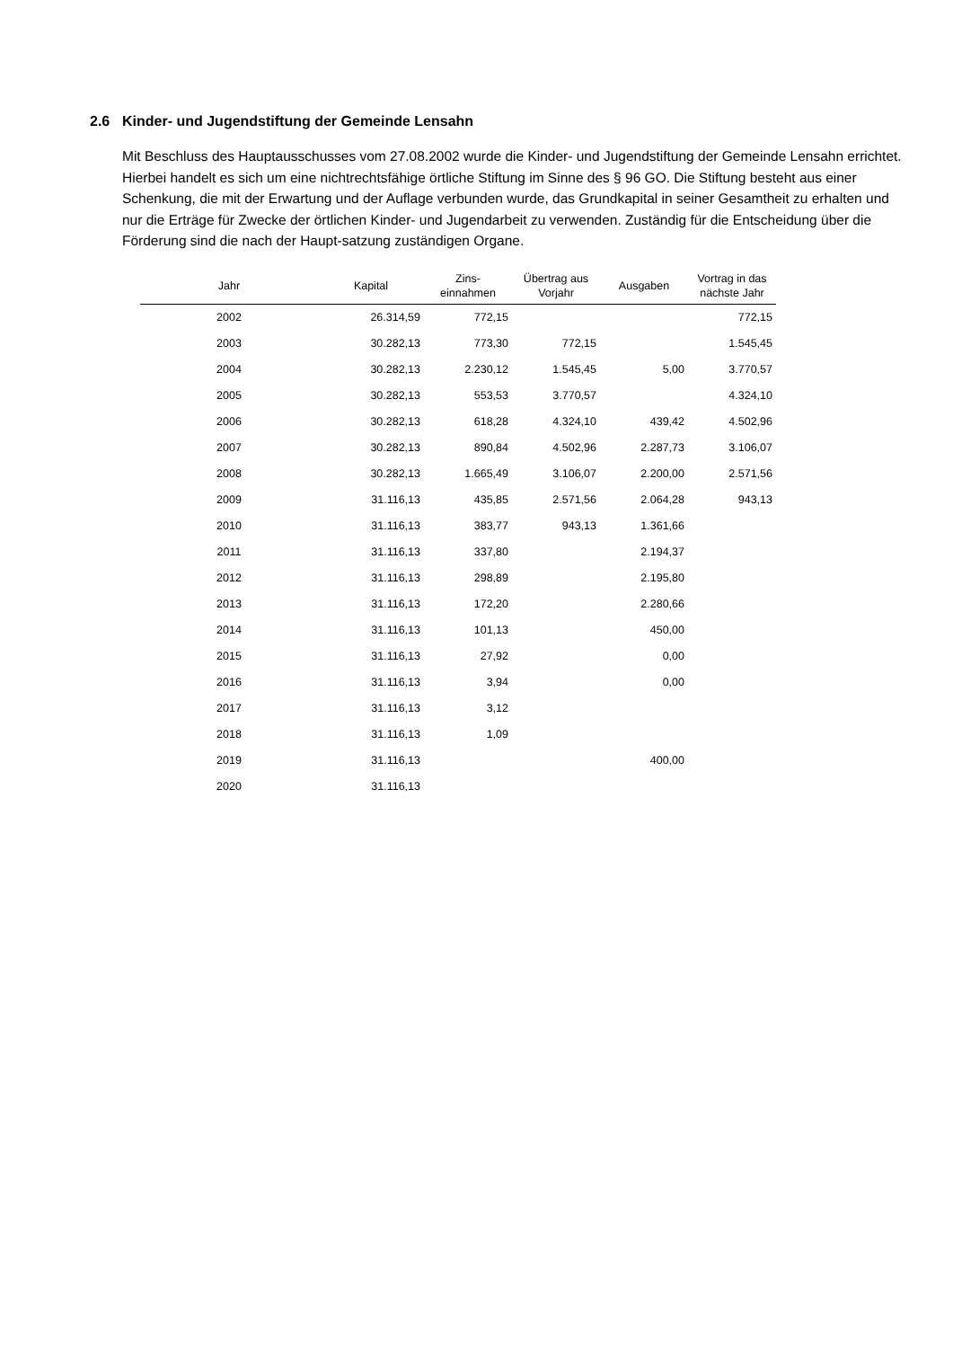2.6 Kinder- und Jugendstiftung der Gemeinde Lensahn
Mit Beschluss des Hauptausschusses vom 27.08.2002 wurde die Kinder- und Jugendstiftung der Gemeinde Lensahn errichtet. Hierbei handelt es sich um eine nichtrechtsfähige örtliche Stiftung im Sinne des § 96 GO. Die Stiftung besteht aus einer Schenkung, die mit der Erwartung und der Auflage verbunden wurde, das Grundkapital in seiner Gesamtheit zu erhalten und nur die Erträge für Zwecke der örtlichen Kinder- und Jugendarbeit zu verwenden. Zuständig für die Entscheidung über die Förderung sind die nach der Haupt-satzung zuständigen Organe.
| Jahr | Kapital | Zins- einnahmen | Übertrag aus Vorjahr | Ausgaben | Vortrag in das nächste Jahr |
| --- | --- | --- | --- | --- | --- |
| 2002 | 26.314,59 | 772,15 | | | 772,15 |
| 2003 | 30.282,13 | 773,30 | 772,15 | | 1.545,45 |
| 2004 | 30.282,13 | 2.230,12 | 1.545,45 | 5,00 | 3.770,57 |
| 2005 | 30.282,13 | 553,53 | 3.770,57 | | 4.324,10 |
| 2006 | 30.282,13 | 618,28 | 4.324,10 | 439,42 | 4.502,96 |
| 2007 | 30.282,13 | 890,84 | 4.502,96 | 2.287,73 | 3.106,07 |
| 2008 | 30.282,13 | 1.665,49 | 3.106,07 | 2.200,00 | 2.571,56 |
| 2009 | 31.116,13 | 435,85 | 2.571,56 | 2.064,28 | 943,13 |
| 2010 | 31.116,13 | 383,77 | 943,13 | 1.361,66 | |
| 2011 | 31.116,13 | 337,80 | | 2.194,37 | |
| 2012 | 31.116,13 | 298,89 | | 2.195,80 | |
| 2013 | 31.116,13 | 172,20 | | 2.280,66 | |
| 2014 | 31.116,13 | 101,13 | | 450,00 | |
| 2015 | 31.116,13 | 27,92 | | 0,00 | |
| 2016 | 31.116,13 | 3,94 | | 0,00 | |
| 2017 | 31.116,13 | 3,12 | | | |
| 2018 | 31.116,13 | 1,09 | | | |
| 2019 | 31.116,13 | | | 400,00 | |
| 2020 | 31.116,13 | | | | |